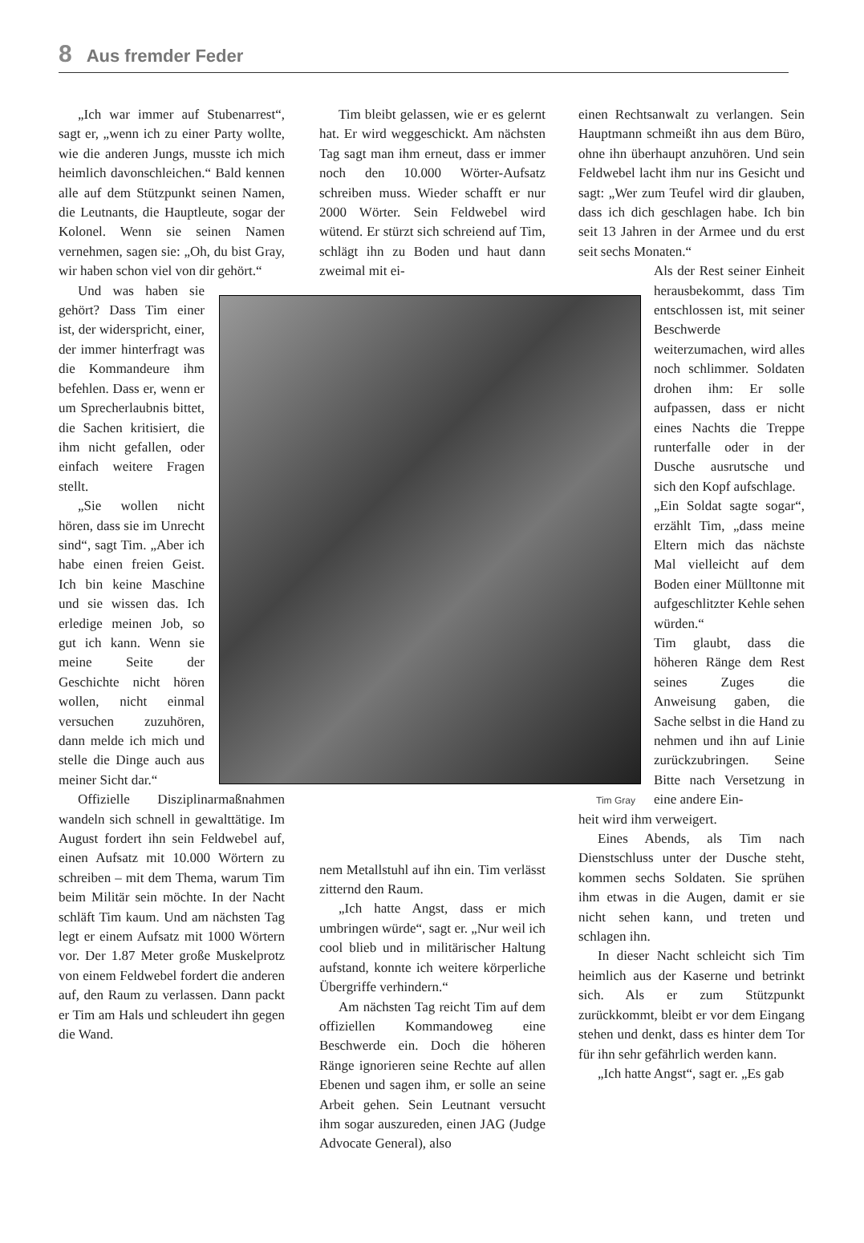8 Aus fremder Feder
„Ich war immer auf Stubenarrest“, sagt er, „wenn ich zu einer Party wollte, wie die anderen Jungs, musste ich mich heimlich davonschleichen.“ Bald kennen alle auf dem Stützpunkt seinen Namen, die Leutnants, die Hauptleute, sogar der Kolonel. Wenn sie seinen Namen vernehmen, sagen sie: „Oh, du bist Gray, wir haben schon viel von dir gehört.“
Und was haben sie gehört? Dass Tim einer ist, der widerspricht, einer, der immer hinterfragt was die Kommandeure ihm befehlen. Dass er, wenn er um Sprecherlaubnis bittet, die Sachen kritisiert, die ihm nicht gefallen, oder einfach weitere Fragen stellt.
„Sie wollen nicht hören, dass sie im Unrecht sind“, sagt Tim. „Aber ich habe einen freien Geist. Ich bin keine Maschine und sie wissen das. Ich erledige meinen Job, so gut ich kann. Wenn sie meine Seite der Geschichte nicht hören wollen, nicht einmal versuchen zuzuhören, dann melde ich mich und stelle die Dinge auch aus meiner Sicht dar.“
Offizielle Disziplinarmaßnahmen wandeln sich schnell in gewalttätige. Im August fordert ihn sein Feldwebel auf, einen Aufsatz mit 10.000 Wörtern zu schreiben – mit dem Thema, warum Tim beim Militär sein möchte. In der Nacht schläft Tim kaum. Und am nächsten Tag legt er einem Aufsatz mit 1000 Wörtern vor. Der 1.87 Meter große Muskelprotz von einem Feldwebel fordert die anderen auf, den Raum zu verlassen. Dann packt er Tim am Hals und schleudert ihn gegen die Wand.
Tim bleibt gelassen, wie er es gelernt hat. Er wird weggeschickt. Am nächsten Tag sagt man ihm erneut, dass er immer noch den 10.000 Wörter-Aufsatz schreiben muss. Wieder schafft er nur 2000 Wörter. Sein Feldwebel wird wütend. Er stürzt sich schreiend auf Tim, schlägt ihn zu Boden und haut dann zweimal mit ei-
nem Metallstuhl auf ihn ein. Tim verlässt zitternd den Raum.
„Ich hatte Angst, dass er mich umbringen würde“, sagt er. „Nur weil ich cool blieb und in militärischer Haltung aufstand, konnte ich weitere körperliche Übergriffe verhindern.“
Am nächsten Tag reicht Tim auf dem offiziellen Kommandoweg eine Beschwerde ein. Doch die höheren Ränge ignorieren seine Rechte auf allen Ebenen und sagen ihm, er solle an seine Arbeit gehen. Sein Leutnant versucht ihm sogar auszureden, einen JAG (Judge Advocate General), also
einen Rechtsanwalt zu verlangen. Sein Hauptmann schmeißt ihn aus dem Büro, ohne ihn überhaupt anzuhören. Und sein Feldwebel lacht ihm nur ins Gesicht und sagt: „Wer zum Teufel wird dir glauben, dass ich dich geschlagen habe. Ich bin seit 13 Jahren in der Armee und du erst seit sechs Monaten.“
Als der Rest seiner Einheit herausbekommt, dass Tim entschlossen ist, mit seiner Beschwerde weiterzumachen, wird alles noch schlimmer. Soldaten drohen ihm: Er solle aufpassen, dass er nicht eines Nachts die Treppe runterfalle oder in der Dusche ausrutsche und sich den Kopf aufschlage.
„Ein Soldat sagte sogar“, erzählt Tim, „dass meine Eltern mich das nächste Mal vielleicht auf dem Boden einer Mülltonne mit aufgeschlitzter Kehle sehen würden.“
Tim glaubt, dass die höheren Ränge dem Rest seines Zuges die Anweisung gaben, die Sache selbst in die Hand zu nehmen und ihn auf Linie zurückzubringen. Seine Bitte nach Versetzung in eine andere Ein-
heit wird ihm verweigert.
Eines Abends, als Tim nach Dienstschluss unter der Dusche steht, kommen sechs Soldaten. Sie sprühen ihm etwas in die Augen, damit er sie nicht sehen kann, und treten und schlagen ihn.
In dieser Nacht schleicht sich Tim heimlich aus der Kaserne und betrinkt sich. Als er zum Stützpunkt zurückkommt, bleibt er vor dem Eingang stehen und denkt, dass es hinter dem Tor für ihn sehr gefährlich werden kann.
„Ich hatte Angst“, sagt er. „Es gab
Tim Gray